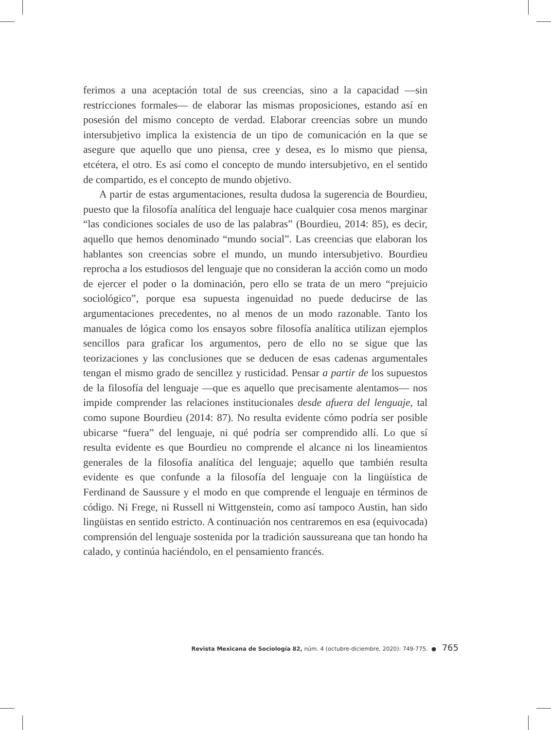ferimos a una aceptación total de sus creencias, sino a la capacidad —sin restricciones formales— de elaborar las mismas proposiciones, estando así en posesión del mismo concepto de verdad. Elaborar creencias sobre un mundo intersubjetivo implica la existencia de un tipo de comunicación en la que se asegure que aquello que uno piensa, cree y desea, es lo mismo que piensa, etcétera, el otro. Es así como el concepto de mundo intersubjetivo, en el sentido de compartido, es el concepto de mundo objetivo.
A partir de estas argumentaciones, resulta dudosa la sugerencia de Bourdieu, puesto que la filosofía analítica del lenguaje hace cualquier cosa menos marginar “las condiciones sociales de uso de las palabras” (Bourdieu, 2014: 85), es decir, aquello que hemos denominado “mundo social”. Las creencias que elaboran los hablantes son creencias sobre el mundo, un mundo intersubjetivo. Bourdieu reprocha a los estudiosos del lenguaje que no consideran la acción como un modo de ejercer el poder o la dominación, pero ello se trata de un mero “prejuicio sociológico”, porque esa supuesta ingenuidad no puede deducirse de las argumentaciones precedentes, no al menos de un modo razonable. Tanto los manuales de lógica como los ensayos sobre filosofía analítica utilizan ejemplos sencillos para graficar los argumentos, pero de ello no se sigue que las teorizaciones y las conclusiones que se deducen de esas cadenas argumentales tengan el mismo grado de sencillez y rusticidad. Pensar a partir de los supuestos de la filosofía del lenguaje —que es aquello que precisamente alentamos— nos impide comprender las relaciones institucionales desde afuera del lenguaje, tal como supone Bourdieu (2014: 87). No resulta evidente cómo podría ser posible ubicarse “fuera” del lenguaje, ni qué podría ser comprendido allí. Lo que sí resulta evidente es que Bourdieu no comprende el alcance ni los lineamientos generales de la filosofía analítica del lenguaje; aquello que también resulta evidente es que confunde a la filosofía del lenguaje con la lingüística de Ferdinand de Saussure y el modo en que comprende el lenguaje en términos de código. Ni Frege, ni Russell ni Wittgenstein, como así tampoco Austin, han sido lingüistas en sentido estricto. A continuación nos centraremos en esa (equivocada) comprensión del lenguaje sostenida por la tradición saussureana que tan hondo ha calado, y continúa haciéndolo, en el pensamiento francés.
Revista Mexicana de Sociología 82, núm. 4 (octubre-diciembre, 2020): 749-775. ● 765